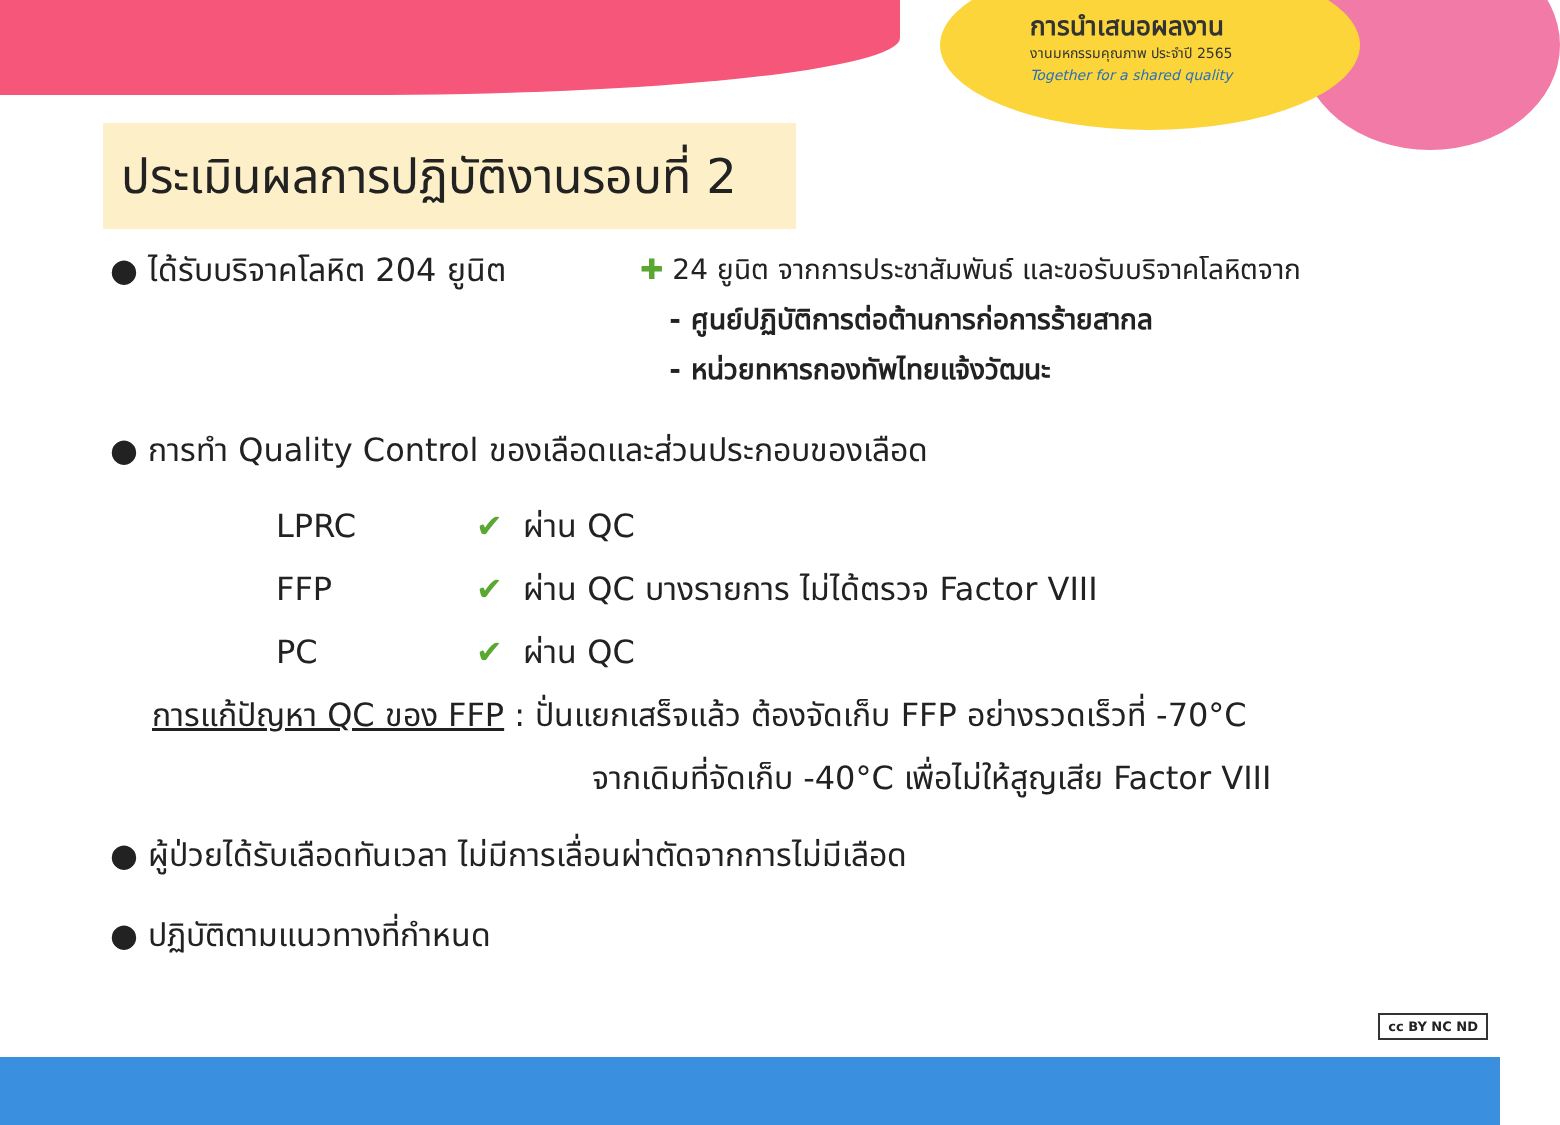การนำเสนอผลงาน
งานมหกรรมคุณภาพ ประจำปี 2565
Together for a shared quality
ประเมินผลการปฏิบัติงานรอบที่ 2
● ได้รับบริจาคโลหิต 204 ยูนิต
✚ 24 ยูนิต จากการประชาสัมพันธ์ และขอรับบริจาคโลหิตจาก
- ศูนย์ปฏิบัติการต่อต้านการก่อการร้ายสากล
- หน่วยทหารกองทัพไทยแจ้งวัฒนะ
● การทำ Quality Control ของเลือดและส่วนประกอบของเลือด
LPRC ✔ ผ่าน QC
FFP ✔ ผ่าน QC บางรายการ ไม่ได้ตรวจ Factor VIII
PC ✔ ผ่าน QC
การแก้ปัญหา QC ของ FFP : ปั่นแยกเสร็จแล้ว ต้องจัดเก็บ FFP อย่างรวดเร็วที่ -70°C
จากเดิมที่จัดเก็บ -40°C เพื่อไม่ให้สูญเสีย Factor VIII
● ผู้ป่วยได้รับเลือดทันเวลา ไม่มีการเลื่อนผ่าตัดจากการไม่มีเลือด
● ปฏิบัติตามแนวทางที่กำหนด
cc BY NC ND